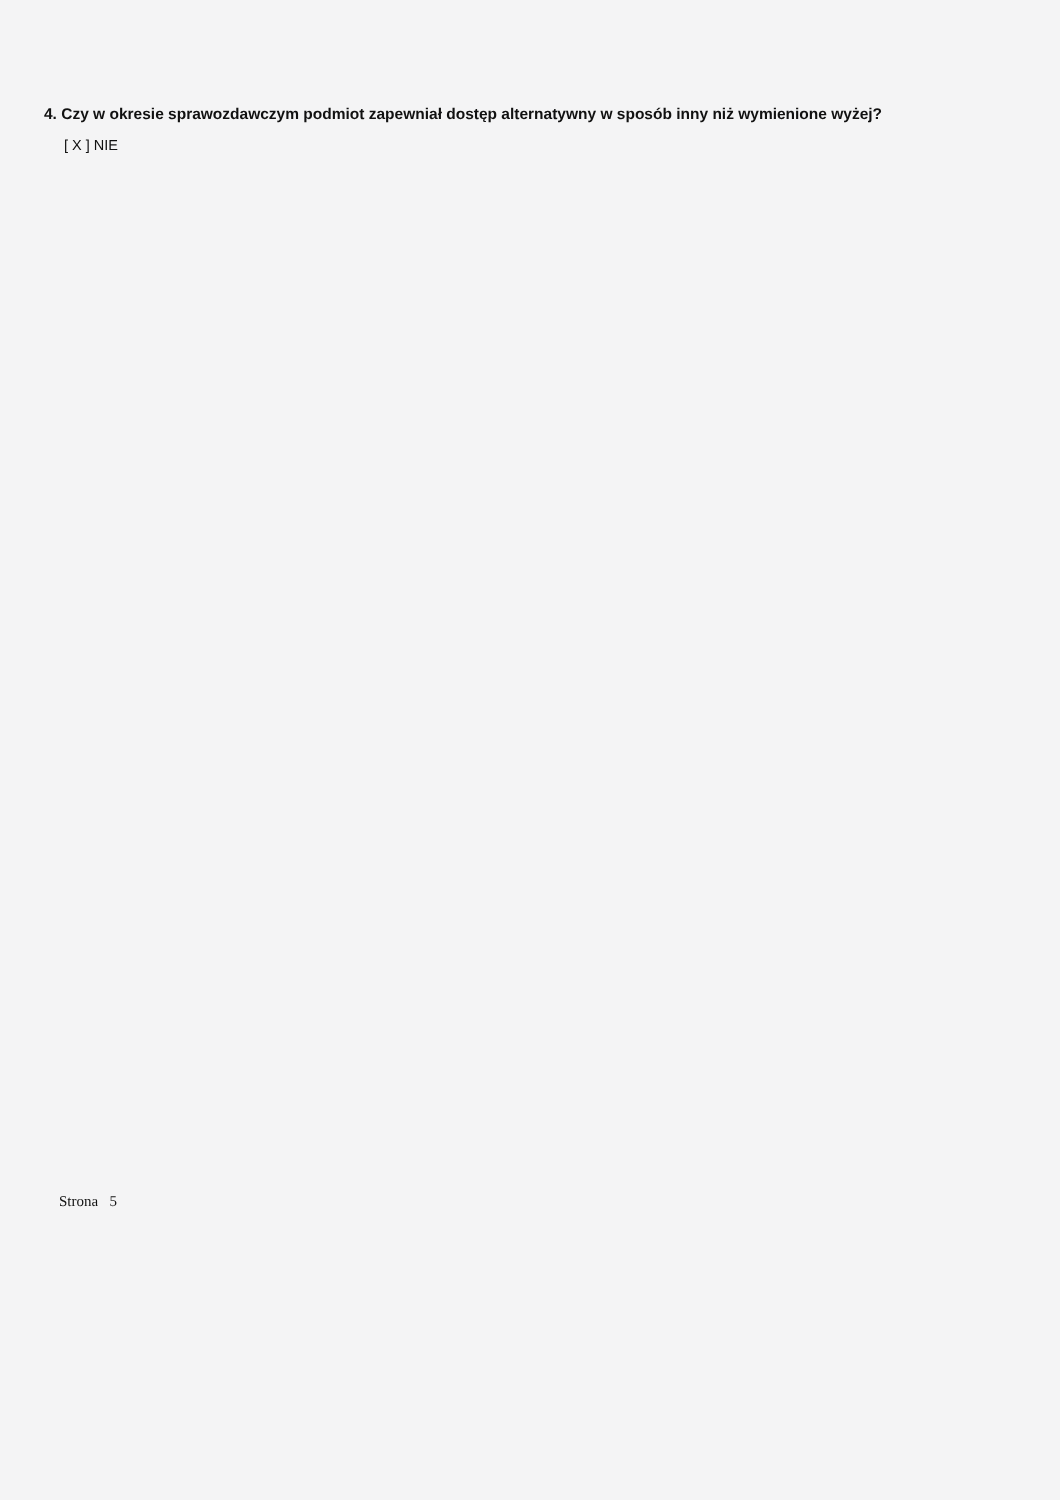4. Czy w okresie sprawozdawczym podmiot zapewniał dostęp alternatywny w sposób inny niż wymienione wyżej?
[ X ] NIE
Strona 5